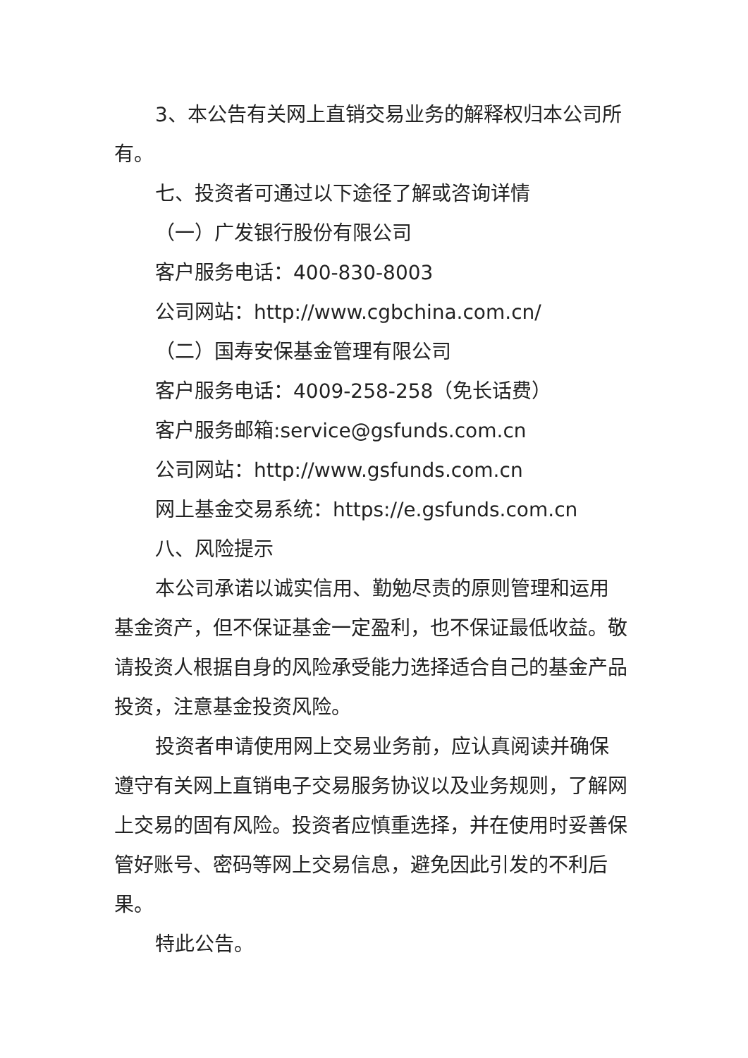3、本公告有关网上直销交易业务的解释权归本公司所有。
七、投资者可通过以下途径了解或咨询详情
（一）广发银行股份有限公司
客户服务电话：400-830-8003
公司网站：http://www.cgbchina.com.cn/
（二）国寿安保基金管理有限公司
客户服务电话：4009-258-258（免长话费）
客户服务邮箱:service@gsfunds.com.cn
公司网站：http://www.gsfunds.com.cn
网上基金交易系统：https://e.gsfunds.com.cn
八、风险提示
本公司承诺以诚实信用、勤勉尽责的原则管理和运用基金资产，但不保证基金一定盈利，也不保证最低收益。敬请投资人根据自身的风险承受能力选择适合自己的基金产品投资，注意基金投资风险。
投资者申请使用网上交易业务前，应认真阅读并确保遵守有关网上直销电子交易服务协议以及业务规则，了解网上交易的固有风险。投资者应慎重选择，并在使用时妥善保管好账号、密码等网上交易信息，避免因此引发的不利后果。
特此公告。